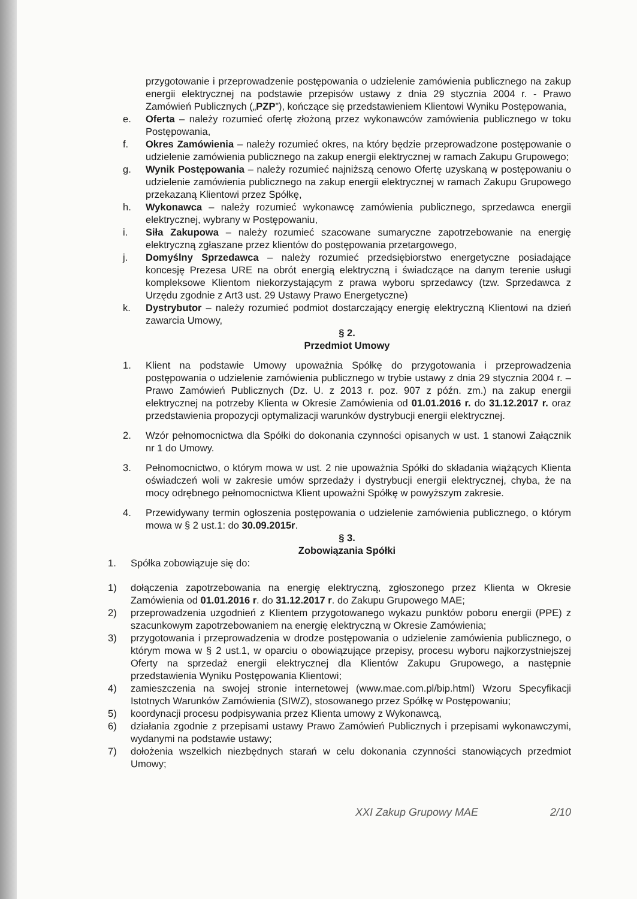przygotowanie i przeprowadzenie postępowania o udzielenie zamówienia publicznego na zakup energii elektrycznej na podstawie przepisów ustawy z dnia 29 stycznia 2004 r. - Prawo Zamówień Publicznych („PZP”), kończące się przedstawieniem Klientowi Wyniku Postępowania,
e. Oferta – należy rozumieć ofertę złożoną przez wykonawców zamówienia publicznego w toku Postępowania,
f. Okres Zamówienia – należy rozumieć okres, na który będzie przeprowadzone postępowanie o udzielenie zamówienia publicznego na zakup energii elektrycznej w ramach Zakupu Grupowego;
g. Wynik Postępowania – należy rozumieć najniższą cenowo Ofertę uzyskaną w postępowaniu o udzielenie zamówienia publicznego na zakup energii elektrycznej w ramach Zakupu Grupowego przekazaną Klientowi przez Spółkę,
h. Wykonawca – należy rozumieć wykonawcę zamówienia publicznego, sprzedawca energii elektrycznej, wybrany w Postępowaniu,
i. Siła Zakupowa – należy rozumieć szacowane sumaryczne zapotrzebowanie na energię elektryczną zgłaszane przez klientów do postępowania przetargowego,
j. Domyślny Sprzedawca – należy rozumieć przedsiębiorstwo energetyczne posiadające koncesję Prezesa URE na obrót energią elektryczną i świadczące na danym terenie usługi kompleksowe Klientom niekorzystającym z prawa wyboru sprzedawcy (tzw. Sprzedawca z Urzędu zgodnie z Art3 ust. 29 Ustawy Prawo Energetyczne)
k. Dystrybutor – należy rozumieć podmiot dostarczający energię elektryczną Klientowi na dzień zawarcia Umowy,
§ 2.
Przedmiot Umowy
1. Klient na podstawie Umowy upoważnia Spółkę do przygotowania i przeprowadzenia postępowania o udzielenie zamówienia publicznego w trybie ustawy z dnia 29 stycznia 2004 r. – Prawo Zamówień Publicznych (Dz. U. z 2013 r. poz. 907 z późn. zm.) na zakup energii elektrycznej na potrzeby Klienta w Okresie Zamówienia od 01.01.2016 r. do 31.12.2017 r. oraz przedstawienia propozycji optymalizacji warunków dystrybucji energii elektrycznej.
2. Wzór pełnomocnictwa dla Spółki do dokonania czynności opisanych w ust. 1 stanowi Załącznik nr 1 do Umowy.
3. Pełnomocnictwo, o którym mowa w ust. 2 nie upoważnia Spółki do składania wiążących Klienta oświadczeń woli w zakresie umów sprzedaży i dystrybucji energii elektrycznej, chyba, że na mocy odrębnego pełnomocnictwa Klient upoważni Spółkę w powyższym zakresie.
4. Przewidywany termin ogłoszenia postępowania o udzielenie zamówienia publicznego, o którym mowa w § 2 ust.1: do 30.09.2015r.
§ 3.
Zobowiązania Spółki
1. Spółka zobowiązuje się do:
1) dołączenia zapotrzebowania na energię elektryczną, zgłoszonego przez Klienta w Okresie Zamówienia od 01.01.2016 r. do 31.12.2017 r. do Zakupu Grupowego MAE;
2) przeprowadzenia uzgodnień z Klientem przygotowanego wykazu punktów poboru energii (PPE) z szacunkowym zapotrzebowaniem na energię elektryczną w Okresie Zamówienia;
3) przygotowania i przeprowadzenia w drodze postępowania o udzielenie zamówienia publicznego, o którym mowa w § 2 ust.1, w oparciu o obowiązujące przepisy, procesu wyboru najkorzystniejszej Oferty na sprzedaż energii elektrycznej dla Klientów Zakupu Grupowego, a następnie przedstawienia Wyniku Postępowania Klientowi;
4) zamieszczenia na swojej stronie internetowej (www.mae.com.pl/bip.html) Wzoru Specyfikacji Istotnych Warunków Zamówienia (SIWZ), stosowanego przez Spółkę w Postępowaniu;
5) koordynacji procesu podpisywania przez Klienta umowy z Wykonawcą,
6) działania zgodnie z przepisami ustawy Prawo Zamówień Publicznych i przepisami wykonawczymi, wydanymi na podstawie ustawy;
7) dołożenia wszelkich niezbędnych starań w celu dokonania czynności stanowiących przedmiot Umowy;
XXI Zakup Grupowy MAE 2/10